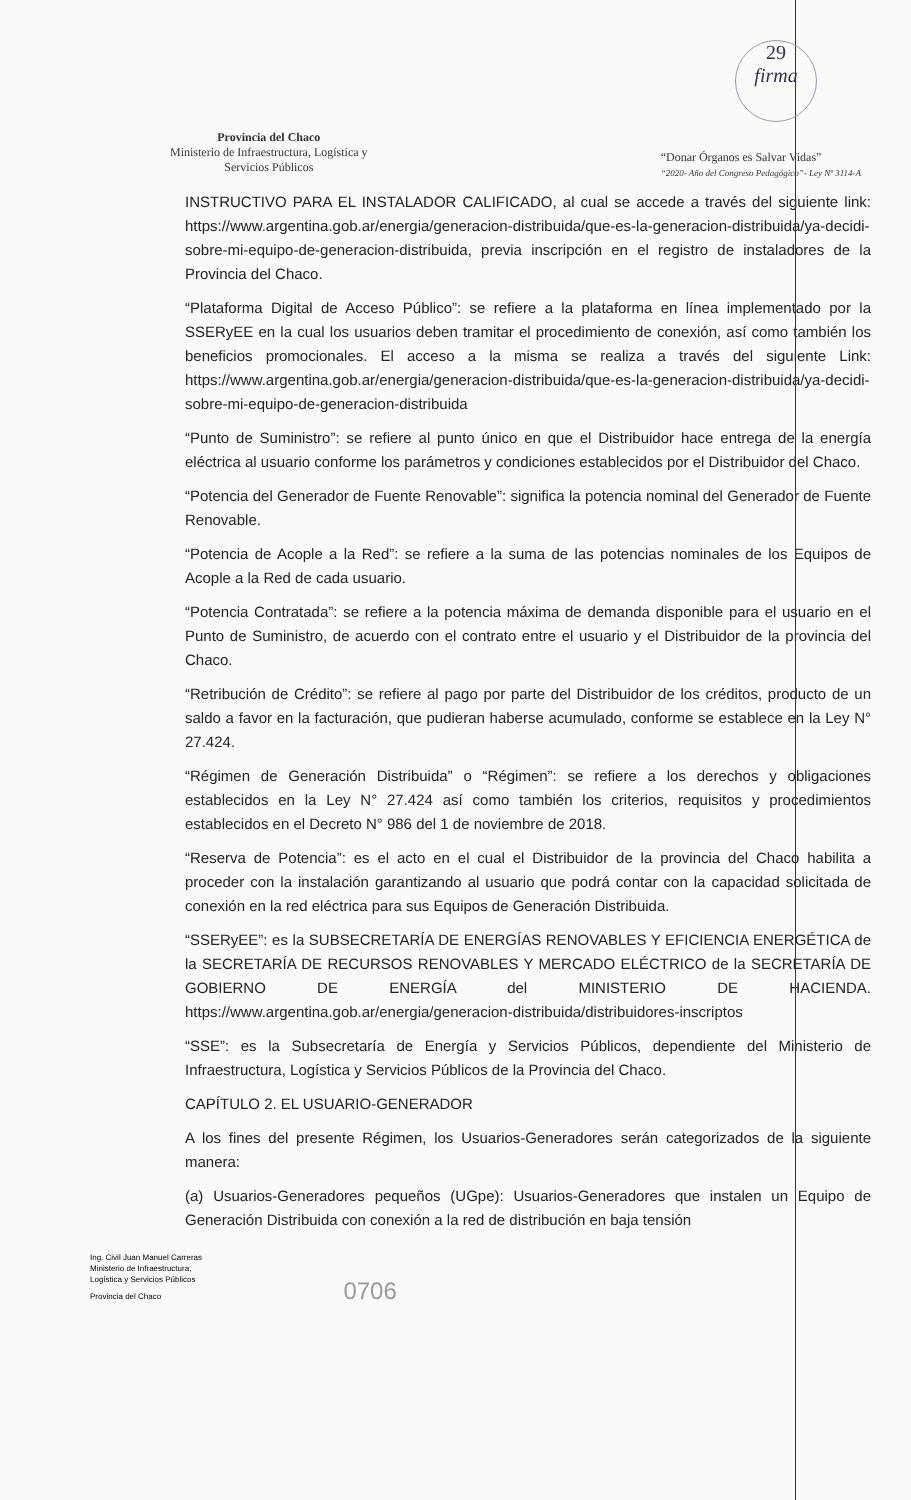29
firma
Provincia del Chaco
Ministerio de Infraestructura, Logística y
Servicios Públicos
“Donar Órganos es Salvar Vidas”
“2020- Año del Congreso Pedagógico”- Ley Nº 3114-A
INSTRUCTIVO PARA EL INSTALADOR CALIFICADO, al cual se accede a través del siguiente link: https://www.argentina.gob.ar/energia/generacion-distribuida/que-es-la-generacion-distribuida/ya-decidi-sobre-mi-equipo-de-generacion-distribuida, previa inscripción en el registro de instaladores de la Provincia del Chaco.
“Plataforma Digital de Acceso Público”: se refiere a la plataforma en línea implementado por la SSERyEE en la cual los usuarios deben tramitar el procedimiento de conexión, así como también los beneficios promocionales. El acceso a la misma se realiza a través del siguiente Link: https://www.argentina.gob.ar/energia/generacion-distribuida/que-es-la-generacion-distribuida/ya-decidi-sobre-mi-equipo-de-generacion-distribuida
“Punto de Suministro”: se refiere al punto único en que el Distribuidor hace entrega de la energía eléctrica al usuario conforme los parámetros y condiciones establecidos por el Distribuidor del Chaco.
“Potencia del Generador de Fuente Renovable”: significa la potencia nominal del Generador de Fuente Renovable.
“Potencia de Acople a la Red”: se refiere a la suma de las potencias nominales de los Equipos de Acople a la Red de cada usuario.
“Potencia Contratada”: se refiere a la potencia máxima de demanda disponible para el usuario en el Punto de Suministro, de acuerdo con el contrato entre el usuario y el Distribuidor de la provincia del Chaco.
“Retribución de Crédito”: se refiere al pago por parte del Distribuidor de los créditos, producto de un saldo a favor en la facturación, que pudieran haberse acumulado, conforme se establece en la Ley N° 27.424.
“Régimen de Generación Distribuida” o “Régimen”: se refiere a los derechos y obligaciones establecidos en la Ley N° 27.424 así como también los criterios, requisitos y procedimientos establecidos en el Decreto N° 986 del 1 de noviembre de 2018.
“Reserva de Potencia”: es el acto en el cual el Distribuidor de la provincia del Chaco habilita a proceder con la instalación garantizando al usuario que podrá contar con la capacidad solicitada de conexión en la red eléctrica para sus Equipos de Generación Distribuida.
“SSERyEE”: es la SUBSECRETARÍA DE ENERGÍAS RENOVABLES Y EFICIENCIA ENERGÉTICA de la SECRETARÍA DE RECURSOS RENOVABLES Y MERCADO ELÉCTRICO de la SECRETARÍA DE GOBIERNO DE ENERGÍA del MINISTERIO DE HACIENDA. https://www.argentina.gob.ar/energia/generacion-distribuida/distribuidores-inscriptos
“SSE”: es la Subsecretaría de Energía y Servicios Públicos, dependiente del Ministerio de Infraestructura, Logística y Servicios Públicos de la Provincia del Chaco.
CAPÍTULO 2. EL USUARIO-GENERADOR
A los fines del presente Régimen, los Usuarios-Generadores serán categorizados de la siguiente manera:
(a) Usuarios-Generadores pequeños (UGpe): Usuarios-Generadores que instalen un Equipo de Generación Distribuida con conexión a la red de distribución en baja tensión
Ing. Civil Juan Manuel Carreras
Ministerio de Infraestructura,
Logística y Servicios Públicos
Provincia del Chaco 0706